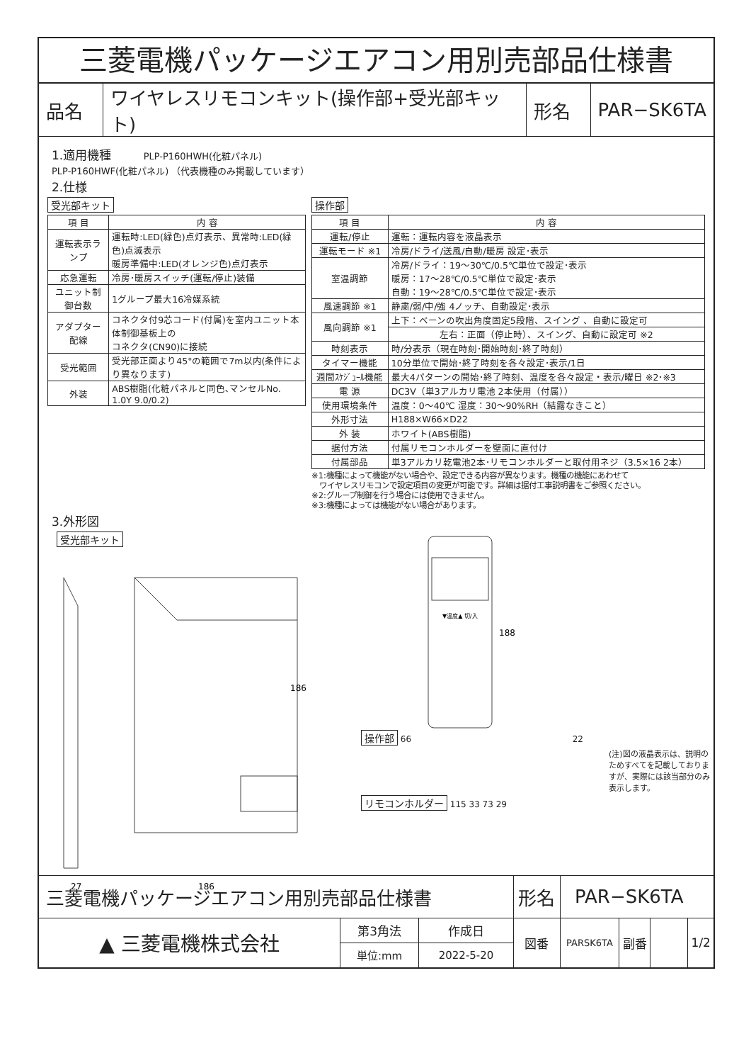三菱電機パッケージエアコン用別売部品仕様書
| 品名 | ワイヤレスリモコンキット(操作部+受光部キット) | 形名 | PAR−SK6TA |
1.適用機種 PLP-P160HWH(化粧パネル)
PLP-P160HWF(化粧パネル) （代表機種のみ掲載しています）
2.仕様
受光部キット
| 項 目 | 内 容 |
| --- | --- |
| 運転表示ランプ | 運転時:LED(緑色)点灯表示、異常時:LED(緑色)点滅表示 暖房準備中:LED(オレンジ色)点灯表示 |
| 応急運転 | 冷房･暖房スイッチ(運転/停止)装備 |
| ユニット制御台数 | 1グループ最大16冷媒系統 |
| アダプター配線 | コネクタ付9芯コード(付属)を室内ユニット本体制御基板上の コネクタ(CN90)に接続 |
| 受光範囲 | 受光部正面より45°の範囲で7m以内(条件により異なります) |
| 外装 | ABS樹脂(化粧パネルと同色､マンセルNo. 1.0Y 9.0/0.2) |
操作部
| 項 目 | 内 容 |
| --- | --- |
| 運転/停止 | 運転：運転内容を液晶表示 |
| 運転モード ※1 | 冷房/ドライ/送風/自動/暖房 設定･表示 |
| 室温調節 | 冷房/ドライ：19～30℃/0.5℃単位で設定･表示 暖房：17～28℃/0.5℃単位で設定･表示 自動：19～28℃/0.5℃単位で設定･表示 |
| 風速調節 ※1 | 静粛/弱/中/強 4ノッチ、自動設定･表示 |
| 風向調節 ※1 | 上下：ベーンの吹出角度固定5段階、スイング 、自動に設定可 |
| | 左右：正面（停止時）、スイング、自動に設定可 ※2 |
| 時刻表示 | 時/分表示（現在時刻･開始時刻･終了時刻） |
| タイマー機能 | 10分単位で開始･終了時刻を各々設定･表示/1日 |
| 週間ｽｹｼﾞｭｰﾙ機能 | 最大4パターンの開始･終了時刻、温度を各々設定・表示/曜日 ※2･※3 |
| 電 源 | DC3V（単3アルカリ電池 2本使用（付属）） |
| 使用環境条件 | 温度：0～40℃ 湿度：30～90%RH（結露なきこと） |
| 外形寸法 | H188×W66×D22 |
| 外 装 | ホワイト(ABS樹脂) |
| 据付方法 | 付属リモコンホルダーを壁面に直付け |
| 付属部品 | 単3アルカリ乾電池2本･リモコンホルダーと取付用ネジ（3.5×16 2本） |
※1:機種によって機能がない場合や、設定できる内容が異なります。機種の機能にあわせて
　ワイヤレスリモコンで設定項目の変更が可能です。詳細は据付工事説明書をご参照ください。
※2:グループ制御を行う場合には使用できません。
※3:機種によっては機能がない場合があります。
3.外形図
受光部キット
186
186
27
操作部 66
▼温度▲ 切/入
188
22
(注)図の液晶表示は、説明のためすべてを記載しておりますが、実際には該当部分のみ表示します。
リモコンホルダー 115 33 73 29
| 三菱電機パッケージエアコン用別売部品仕様書 | | | 形名 | PAR−SK6TA | | | |
| ▲ 三菱電機株式会社 | 第3角法 | 作成日 | 図番 | PARSK6TA | 副番 | | 1/2 |
| | 単位:mm | 2022-5-20 | | | | | |